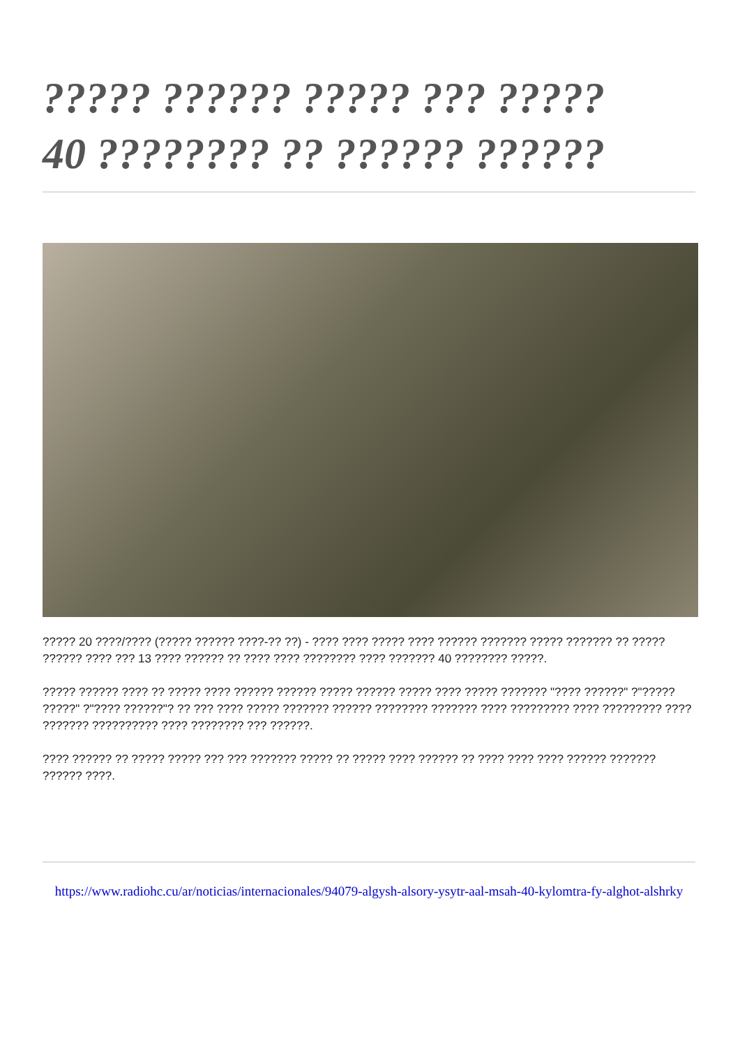????? ?????? ????? ??? ?????
40 ???????? ?? ?????? ??????
????? 20 ????/???? (????? ?????? ????-?? ??) - ???? ???? ????? ???? ?????? ??????? ????? ??????? ?? ????? ?????? ???? ??? 13 ???? ?????? ?? ???? ???? ???????? ???? ??????? 40 ???????? ?????.
????? ?????? ???? ?? ????? ???? ?????? ?????? ????? ?????? ????? ???? ????? ??????? "???? ??????" ?"????? ?????" ?"???? ??????"? ?? ??? ???? ????? ??????? ?????? ???????? ??????? ???? ????????? ???? ????????? ???? ??????? ?????????? ???? ???????? ??? ??????.
???? ?????? ?? ????? ????? ??? ??? ??????? ????? ?? ????? ???? ?????? ?? ???? ???? ???? ?????? ??????? ?????? ????.
https://www.radiohc.cu/ar/noticias/internacionales/94079-algysh-alsory-ysytr-aal-msah-40-kylomtra-fy-alghot-alshrky